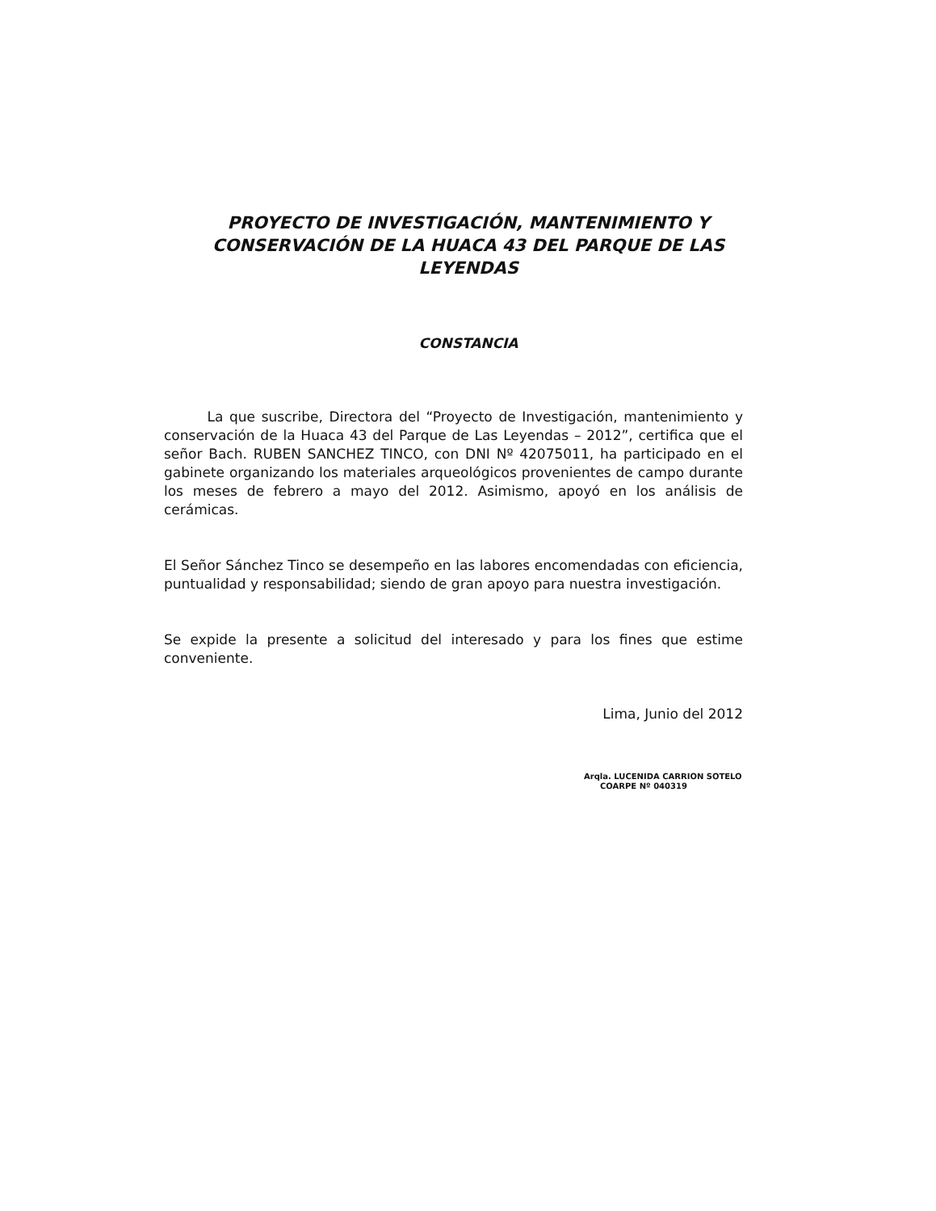PROYECTO DE INVESTIGACIÓN, MANTENIMIENTO Y CONSERVACIÓN DE LA HUACA 43 DEL PARQUE DE LAS LEYENDAS
CONSTANCIA
La que suscribe, Directora del “Proyecto de Investigación, mantenimiento y conservación de la Huaca 43 del Parque de Las Leyendas – 2012”, certifica que el señor Bach. RUBEN SANCHEZ TINCO, con DNI Nº 42075011, ha participado en el gabinete organizando los materiales arqueológicos provenientes de campo durante los meses de febrero a mayo del 2012. Asimismo, apoyó en los análisis de cerámicas.
El Señor Sánchez Tinco se desempeño en las labores encomendadas con eficiencia, puntualidad y responsabilidad; siendo de gran apoyo para nuestra investigación.
Se expide la presente a solicitud del interesado y para los fines que estime conveniente.
Lima, Junio del 2012
Arqla. LUCENIDA CARRION SOTELO
COARPE Nº 040319